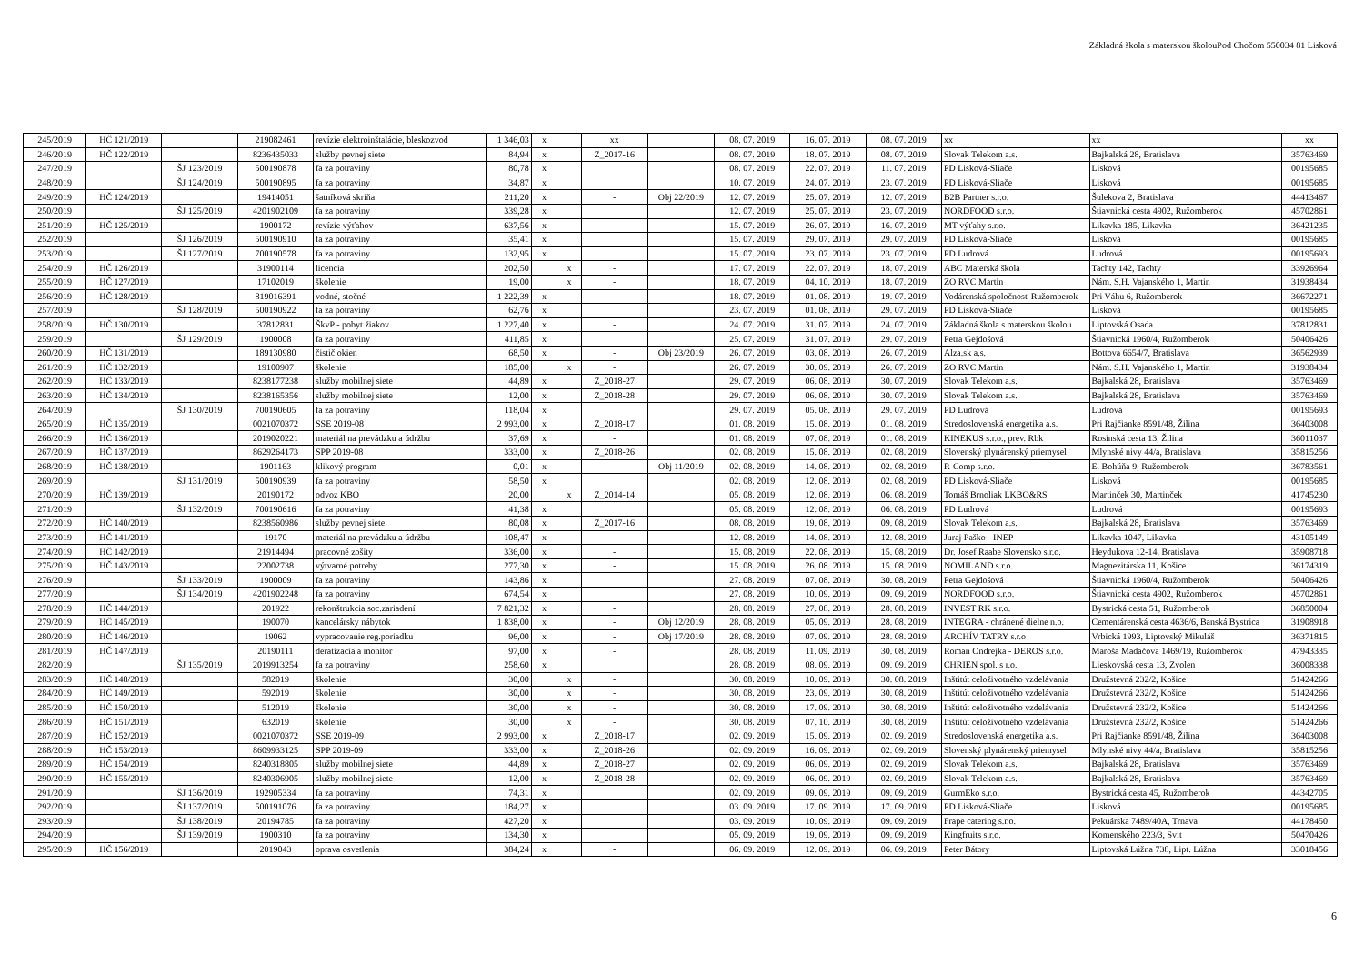Základná škola s materskou školouPod Chočom 550034 81 Lisková
| 245/2019 | HČ 121/2019 | | 219082461 | revízie elektroinštalácie, bleskozvod | 1 346,03 | x | | xx | | 08. 07. 2019 | 16. 07. 2019 | 08. 07. 2019 | xx | xx | xx |
| 246/2019 | HČ 122/2019 | | 8236435033 | služby pevnej siete | 84,94 | x | | Z_2017-16 | | 08. 07. 2019 | 18. 07. 2019 | 08. 07. 2019 | Slovak Telekom a.s. | Bajkalská 28, Bratislava | 35763469 |
| 247/2019 | | ŠJ 123/2019 | 500190878 | fa za potraviny | 80,78 | x | | | | 08. 07. 2019 | 22. 07. 2019 | 11. 07. 2019 | PD Lisková-Sliače | Lisková | 00195685 |
| 248/2019 | | ŠJ 124/2019 | 500190895 | fa za potraviny | 34,87 | x | | | | 10. 07. 2019 | 24. 07. 2019 | 23. 07. 2019 | PD Lisková-Sliače | Lisková | 00195685 |
| 249/2019 | HČ 124/2019 | | 19414051 | šatníková skriňa | 211,20 | x | | - | Obj 22/2019 | 12. 07. 2019 | 25. 07. 2019 | 12. 07. 2019 | B2B Partner s.r.o. | Šulekova 2, Bratislava | 44413467 |
| 250/2019 | | ŠJ 125/2019 | 4201902109 | fa za potraviny | 339,28 | x | | | | 12. 07. 2019 | 25. 07. 2019 | 23. 07. 2019 | NORDFOOD s.r.o. | Štiavnická cesta 4902, Ružomberok | 45702861 |
| 251/2019 | HČ 125/2019 | | 1900172 | revízie výťahov | 637,56 | x | | - | | 15. 07. 2019 | 26. 07. 2019 | 16. 07. 2019 | MT-výťahy s.r.o. | Likavka 185, Likavka | 36421235 |
| 252/2019 | | ŠJ 126/2019 | 500190910 | fa za potraviny | 35,41 | x | | | | 15. 07. 2019 | 29. 07. 2019 | 29. 07. 2019 | PD Lisková-Sliače | Lisková | 00195685 |
| 253/2019 | | ŠJ 127/2019 | 700190578 | fa za potraviny | 132,95 | x | | | | 15. 07. 2019 | 23. 07. 2019 | 23. 07. 2019 | PD Ludrová | Ludrová | 00195693 |
| 254/2019 | HČ 126/2019 | | 31900114 | licencia | 202,50 | | x | - | | 17. 07. 2019 | 22. 07. 2019 | 18. 07. 2019 | ABC Materská škola | Tachty 142, Tachty | 33926964 |
| 255/2019 | HČ 127/2019 | | 17102019 | školenie | 19,00 | | x | - | | 18. 07. 2019 | 04. 10. 2019 | 18. 07. 2019 | ZO RVC Martin | Nám. S.H. Vajanského 1, Martin | 31938434 |
| 256/2019 | HČ 128/2019 | | 819016391 | vodné, stočné | 1 222,39 | x | | - | | 18. 07. 2019 | 01. 08. 2019 | 19. 07. 2019 | Vodárenská spoločnosť Ružomberok | Pri Váhu 6, Ružomberok | 36672271 |
| 257/2019 | | ŠJ 128/2019 | 500190922 | fa za potraviny | 62,76 | x | | | | 23. 07. 2019 | 01. 08. 2019 | 29. 07. 2019 | PD Lisková-Sliače | Lisková | 00195685 |
| 258/2019 | HČ 130/2019 | | 37812831 | ŠkvP - pobyt žiakov | 1 227,40 | x | | - | | 24. 07. 2019 | 31. 07. 2019 | 24. 07. 2019 | Základná škola s materskou školou | Liptovská Osada | 37812831 |
| 259/2019 | | ŠJ 129/2019 | 1900008 | fa za potraviny | 411,85 | x | | | | 25. 07. 2019 | 31. 07. 2019 | 29. 07. 2019 | Petra Gejdošová | Štiavnická 1960/4, Ružomberok | 50406426 |
| 260/2019 | HČ 131/2019 | | 189130980 | čistič okien | 68,50 | x | | - | Obj 23/2019 | 26. 07. 2019 | 03. 08. 2019 | 26. 07. 2019 | Alza.sk a.s. | Bottova 6654/7, Bratislava | 36562939 |
| 261/2019 | HČ 132/2019 | | 19100907 | školenie | 185,00 | | x | - | | 26. 07. 2019 | 30. 09. 2019 | 26. 07. 2019 | ZO RVC Martin | Nám. S.H. Vajanského 1, Martin | 31938434 |
| 262/2019 | HČ 133/2019 | | 8238177238 | služby mobilnej siete | 44,89 | x | | Z_2018-27 | | 29. 07. 2019 | 06. 08. 2019 | 30. 07. 2019 | Slovak Telekom a.s. | Bajkalská 28, Bratislava | 35763469 |
| 263/2019 | HČ 134/2019 | | 8238165356 | služby mobilnej siete | 12,00 | x | | Z_2018-28 | | 29. 07. 2019 | 06. 08. 2019 | 30. 07. 2019 | Slovak Telekom a.s. | Bajkalská 28, Bratislava | 35763469 |
| 264/2019 | | ŠJ 130/2019 | 700190605 | fa za potraviny | 118,04 | x | | | | 29. 07. 2019 | 05. 08. 2019 | 29. 07. 2019 | PD Ludrová | Ludrová | 00195693 |
| 265/2019 | HČ 135/2019 | | 0021070372 | SSE 2019-08 | 2 993,00 | x | | Z_2018-17 | | 01. 08. 2019 | 15. 08. 2019 | 01. 08. 2019 | Stredoslovenská energetika a.s. | Pri Rajčianke 8591/48, Žilina | 36403008 |
| 266/2019 | HČ 136/2019 | | 2019020221 | materiál na prevádzku a údržbu | 37,69 | x | | - | | 01. 08. 2019 | 07. 08. 2019 | 01. 08. 2019 | KINEKUS s.r.o., prev. Rbk | Rosinská cesta 13, Žilina | 36011037 |
| 267/2019 | HČ 137/2019 | | 8629264173 | SPP 2019-08 | 333,00 | x | | Z_2018-26 | | 02. 08. 2019 | 15. 08. 2019 | 02. 08. 2019 | Slovenský plynárenský priemysel | Mlynské nivy 44/a, Bratislava | 35815256 |
| 268/2019 | HČ 138/2019 | | 1901163 | klikový program | 0,01 | x | | - | Obj 11/2019 | 02. 08. 2019 | 14. 08. 2019 | 02. 08. 2019 | R-Comp s.r.o. | E. Bohúňa 9, Ružomberok | 36783561 |
| 269/2019 | | ŠJ 131/2019 | 500190939 | fa za potraviny | 58,50 | x | | | | 02. 08. 2019 | 12. 08. 2019 | 02. 08. 2019 | PD Lisková-Sliače | Lisková | 00195685 |
| 270/2019 | HČ 139/2019 | | 20190172 | odvoz KBO | 20,00 | | x | Z_2014-14 | | 05. 08. 2019 | 12. 08. 2019 | 06. 08. 2019 | Tomáš Brnoliak LKBO&RS | Martinček 30, Martinček | 41745230 |
| 271/2019 | | ŠJ 132/2019 | 700190616 | fa za potraviny | 41,38 | x | | | | 05. 08. 2019 | 12. 08. 2019 | 06. 08. 2019 | PD Ludrová | Ludrová | 00195693 |
| 272/2019 | HČ 140/2019 | | 8238560986 | služby pevnej siete | 80,08 | x | | Z_2017-16 | | 08. 08. 2019 | 19. 08. 2019 | 09. 08. 2019 | Slovak Telekom a.s. | Bajkalská 28, Bratislava | 35763469 |
| 273/2019 | HČ 141/2019 | | 19170 | materiál na prevádzku a údržbu | 108,47 | x | | - | | 12. 08. 2019 | 14. 08. 2019 | 12. 08. 2019 | Juraj Paško - INEP | Likavka 1047, Likavka | 43105149 |
| 274/2019 | HČ 142/2019 | | 21914494 | pracovné zošity | 336,00 | x | | - | | 15. 08. 2019 | 22. 08. 2019 | 15. 08. 2019 | Dr. Josef Raabe Slovensko s.r.o. | Heydukova 12-14, Bratislava | 35908718 |
| 275/2019 | HČ 143/2019 | | 22002738 | výtvarné potreby | 277,30 | x | | - | | 15. 08. 2019 | 26. 08. 2019 | 15. 08. 2019 | NOMILAND s.r.o. | Magnezitárska 11, Košice | 36174319 |
| 276/2019 | | ŠJ 133/2019 | 1900009 | fa za potraviny | 143,86 | x | | | | 27. 08. 2019 | 07. 08. 2019 | 30. 08. 2019 | Petra Gejdošová | Štiavnická 1960/4, Ružomberok | 50406426 |
| 277/2019 | | ŠJ 134/2019 | 4201902248 | fa za potraviny | 674,54 | x | | | | 27. 08. 2019 | 10. 09. 2019 | 09. 09. 2019 | NORDFOOD s.r.o. | Štiavnická cesta 4902, Ružomberok | 45702861 |
| 278/2019 | HČ 144/2019 | | 201922 | rekonštrukcia soc.zariadení | 7 821,32 | x | | - | | 28. 08. 2019 | 27. 08. 2019 | 28. 08. 2019 | INVEST RK s.r.o. | Bystrická cesta 51, Ružomberok | 36850004 |
| 279/2019 | HČ 145/2019 | | 190070 | kancelársky nábytok | 1 838,00 | x | | - | Obj 12/2019 | 28. 08. 2019 | 05. 09. 2019 | 28. 08. 2019 | INTEGRA - chránené dielne n.o. | Cementárenská cesta 4636/6, Banská Bystrica | 31908918 |
| 280/2019 | HČ 146/2019 | | 19062 | vypracovanie reg.poriadku | 96,00 | x | | - | Obj 17/2019 | 28. 08. 2019 | 07. 09. 2019 | 28. 08. 2019 | ARCHÍV TATRY s.r.o | Vrbická 1993, Liptovský Mikuláš | 36371815 |
| 281/2019 | HČ 147/2019 | | 20190111 | deratizacia a monitor | 97,00 | x | | - | | 28. 08. 2019 | 11. 09. 2019 | 30. 08. 2019 | Roman Ondrejka - DEROS s.r.o. | Maroša Madačova 1469/19, Ružomberok | 47943335 |
| 282/2019 | | ŠJ 135/2019 | 2019913254 | fa za potraviny | 258,60 | x | | | | 28. 08. 2019 | 08. 09. 2019 | 09. 09. 2019 | CHRIEN spol. s r.o. | Lieskovská cesta 13, Zvolen | 36008338 |
| 283/2019 | HČ 148/2019 | | 582019 | školenie | 30,00 | | x | - | | 30. 08. 2019 | 10. 09. 2019 | 30. 08. 2019 | Inštitút celoživotného vzdelávania | Družstevná 232/2, Košice | 51424266 |
| 284/2019 | HČ 149/2019 | | 592019 | školenie | 30,00 | | x | - | | 30. 08. 2019 | 23. 09. 2019 | 30. 08. 2019 | Inštitút celoživotného vzdelávania | Družstevná 232/2, Košice | 51424266 |
| 285/2019 | HČ 150/2019 | | 512019 | školenie | 30,00 | | x | - | | 30. 08. 2019 | 17. 09. 2019 | 30. 08. 2019 | Inštitút celoživotného vzdelávania | Družstevná 232/2, Košice | 51424266 |
| 286/2019 | HČ 151/2019 | | 632019 | školenie | 30,00 | | x | - | | 30. 08. 2019 | 07. 10. 2019 | 30. 08. 2019 | Inštitút celoživotného vzdelávania | Družstevná 232/2, Košice | 51424266 |
| 287/2019 | HČ 152/2019 | | 0021070372 | SSE 2019-09 | 2 993,00 | x | | Z_2018-17 | | 02. 09. 2019 | 15. 09. 2019 | 02. 09. 2019 | Stredoslovenská energetika a.s. | Pri Rajčianke 8591/48, Žilina | 36403008 |
| 288/2019 | HČ 153/2019 | | 8609933125 | SPP 2019-09 | 333,00 | x | | Z_2018-26 | | 02. 09. 2019 | 16. 09. 2019 | 02. 09. 2019 | Slovenský plynárenský priemysel | Mlynské nivy 44/a, Bratislava | 35815256 |
| 289/2019 | HČ 154/2019 | | 8240318805 | služby mobilnej siete | 44,89 | x | | Z_2018-27 | | 02. 09. 2019 | 06. 09. 2019 | 02. 09. 2019 | Slovak Telekom a.s. | Bajkalská 28, Bratislava | 35763469 |
| 290/2019 | HČ 155/2019 | | 8240306905 | služby mobilnej siete | 12,00 | x | | Z_2018-28 | | 02. 09. 2019 | 06. 09. 2019 | 02. 09. 2019 | Slovak Telekom a.s. | Bajkalská 28, Bratislava | 35763469 |
| 291/2019 | | ŠJ 136/2019 | 192905334 | fa za potraviny | 74,31 | x | | | | 02. 09. 2019 | 09. 09. 2019 | 09. 09. 2019 | GurmEko s.r.o. | Bystrická cesta 45, Ružomberok | 44342705 |
| 292/2019 | | ŠJ 137/2019 | 500191076 | fa za potraviny | 184,27 | x | | | | 03. 09. 2019 | 17. 09. 2019 | 17. 09. 2019 | PD Lisková-Sliače | Lisková | 00195685 |
| 293/2019 | | ŠJ 138/2019 | 20194785 | fa za potraviny | 427,20 | x | | | | 03. 09. 2019 | 10. 09. 2019 | 09. 09. 2019 | Frape catering s.r.o. | Pekuárska 7489/40A, Trnava | 44178450 |
| 294/2019 | | ŠJ 139/2019 | 1900310 | fa za potraviny | 134,30 | x | | | | 05. 09. 2019 | 19. 09. 2019 | 09. 09. 2019 | Kingfruits s.r.o. | Komenského 223/3, Svit | 50470426 |
| 295/2019 | HČ 156/2019 | | 2019043 | oprava osvetlenia | 384,24 | x | | - | | 06. 09. 2019 | 12. 09. 2019 | 06. 09. 2019 | Peter Bátory | Liptovská Lúžna 738, Lipt. Lúžna | 33018456 |
6